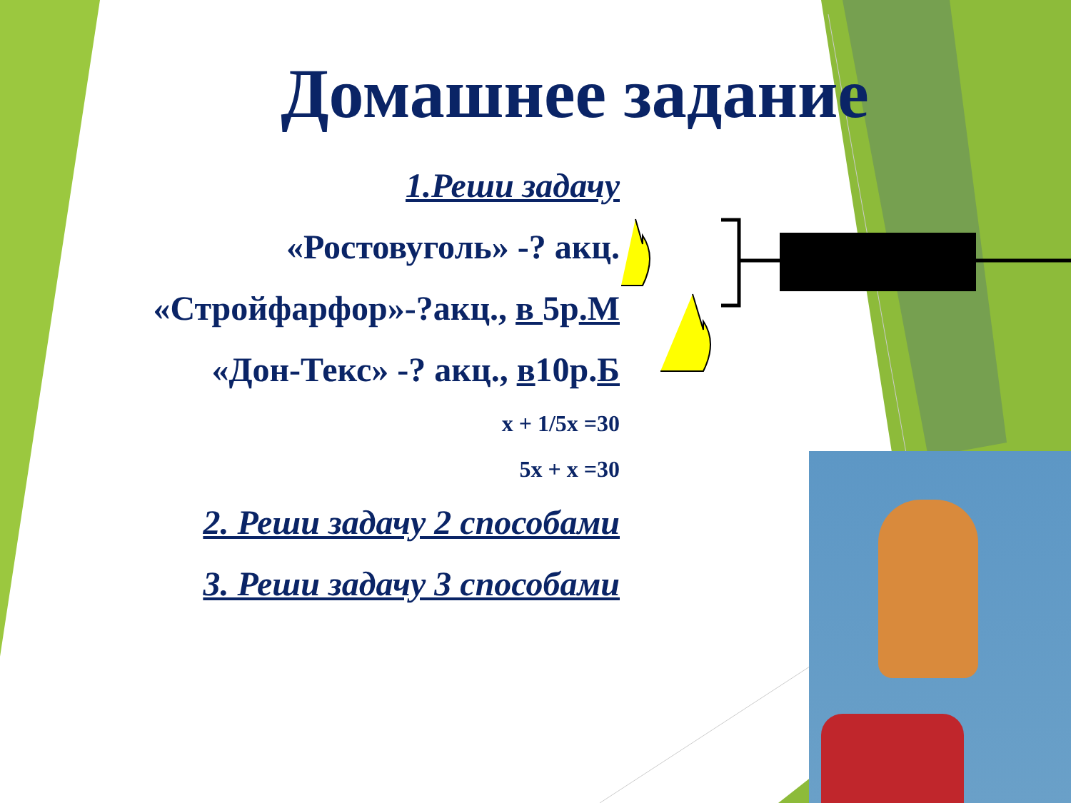Домашнее задание
1.Реши задачу
«Ростовуголь» -? акц.
«Стройфарфор»-?акц., в 5р.М
«Дон-Текс» -? акц., в10р.Б
x + 1/5x =30
5x + x =30
2. Реши задачу 2 способами
3. Реши задачу 3 способами